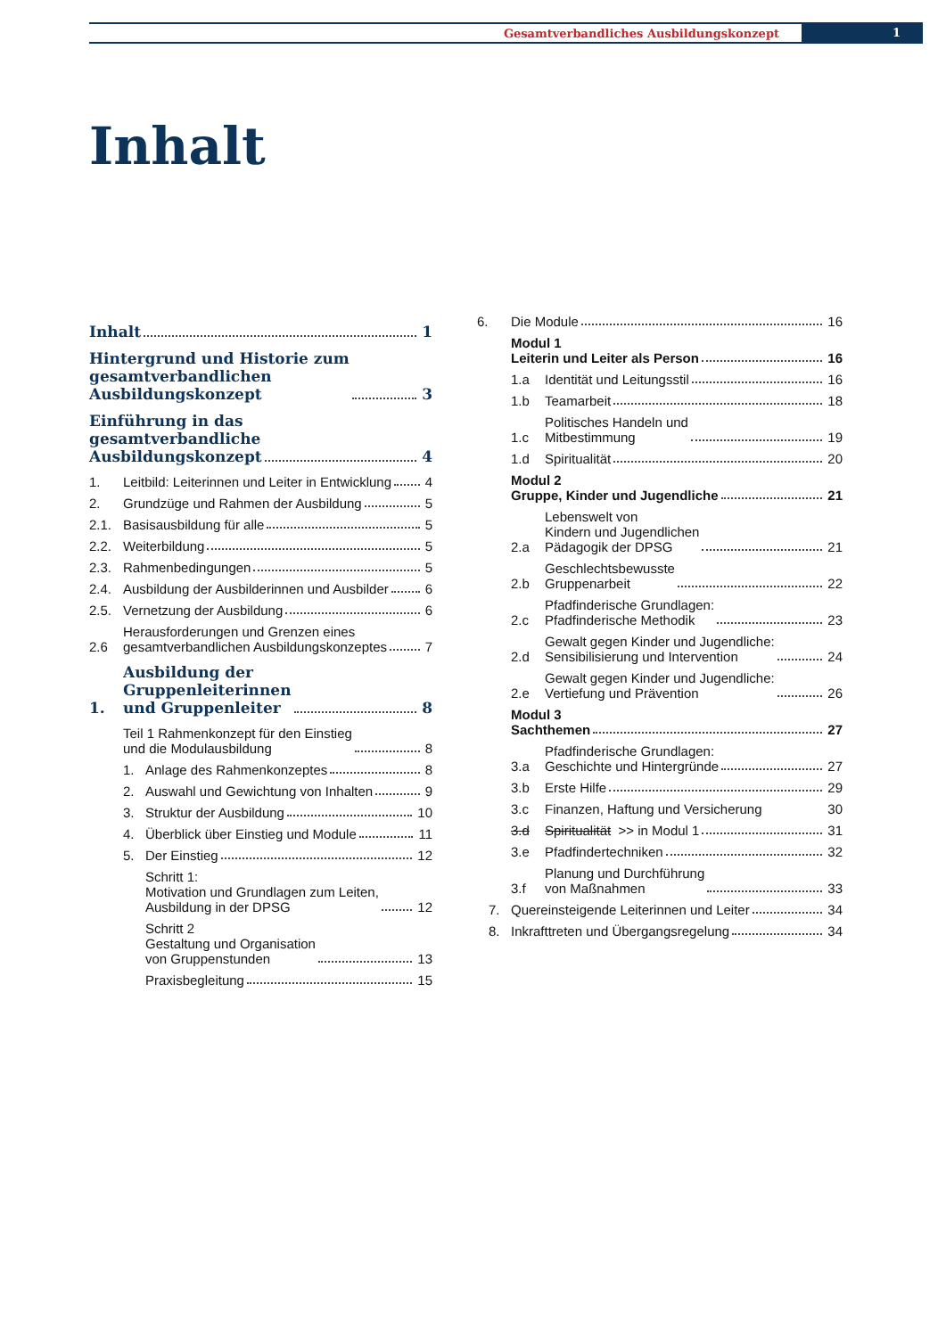Gesamtverbandliches Ausbildungskonzept 1
Inhalt
Inhalt
1
Hintergrund und Historie zum
gesamtverbandlichen
Ausbildungskonzept
3
Einführung in das
gesamtverbandliche
Ausbildungskonzept
4
1.
Leitbild: Leiterinnen und Leiter in Entwicklung
4
2.
Grundzüge und Rahmen der Ausbildung
5
2.1.
Basisausbildung für alle
5
2.2.
Weiterbildung
5
2.3.
Rahmenbedingungen
5
2.4.
Ausbildung der Ausbilderinnen und Ausbilder
6
2.5.
Vernetzung der Ausbildung
6
2.6
Herausforderungen und Grenzen eines
gesamtverbandlichen Ausbildungskonzeptes
7
1.
Ausbildung der
Gruppenleiterinnen
und Gruppenleiter
8
Teil 1 Rahmenkonzept für den Einstieg
und die Modulausbildung
8
1.
Anlage des Rahmenkonzeptes
8
2.
Auswahl und Gewichtung von Inhalten
9
3.
Struktur der Ausbildung
10
4.
Überblick über Einstieg und Module
11
5.
Der Einstieg
12
Schritt 1:
Motivation und Grundlagen zum Leiten,
Ausbildung in der DPSG
12
Schritt 2
Gestaltung und Organisation
von Gruppenstunden
13
Praxisbegleitung
15
6.
Die Module
16
Modul 1
Leiterin und Leiter als Person
16
1.a
Identität und Leitungsstil
16
1.b
Teamarbeit
18
1.c
Politisches Handeln und
Mitbestimmung
19
1.d
Spiritualität
20
Modul 2
Gruppe, Kinder und Jugendliche
21
2.a
Lebenswelt von
Kindern und Jugendlichen
Pädagogik der DPSG
21
2.b
Geschlechtsbewusste
Gruppenarbeit
22
2.c
Pfadfinderische Grundlagen:
Pfadfinderische Methodik
23
2.d
Gewalt gegen Kinder und Jugendliche:
Sensibilisierung und Intervention
24
2.e
Gewalt gegen Kinder und Jugendliche:
Vertiefung und Prävention
26
Modul 3
Sachthemen
27
3.a
Pfadfinderische Grundlagen:
Geschichte und Hintergründe
27
3.b
Erste Hilfe
29
3.c
Finanzen, Haftung und Versicherung
30
3.d
Spiritualität >> in Modul 1
31
3.e
Pfadfindertechniken
32
3.f
Planung und Durchführung
von Maßnahmen
33
7.
Quereinsteigende Leiterinnen und Leiter
34
8.
Inkrafttreten und Übergangsregelung
34